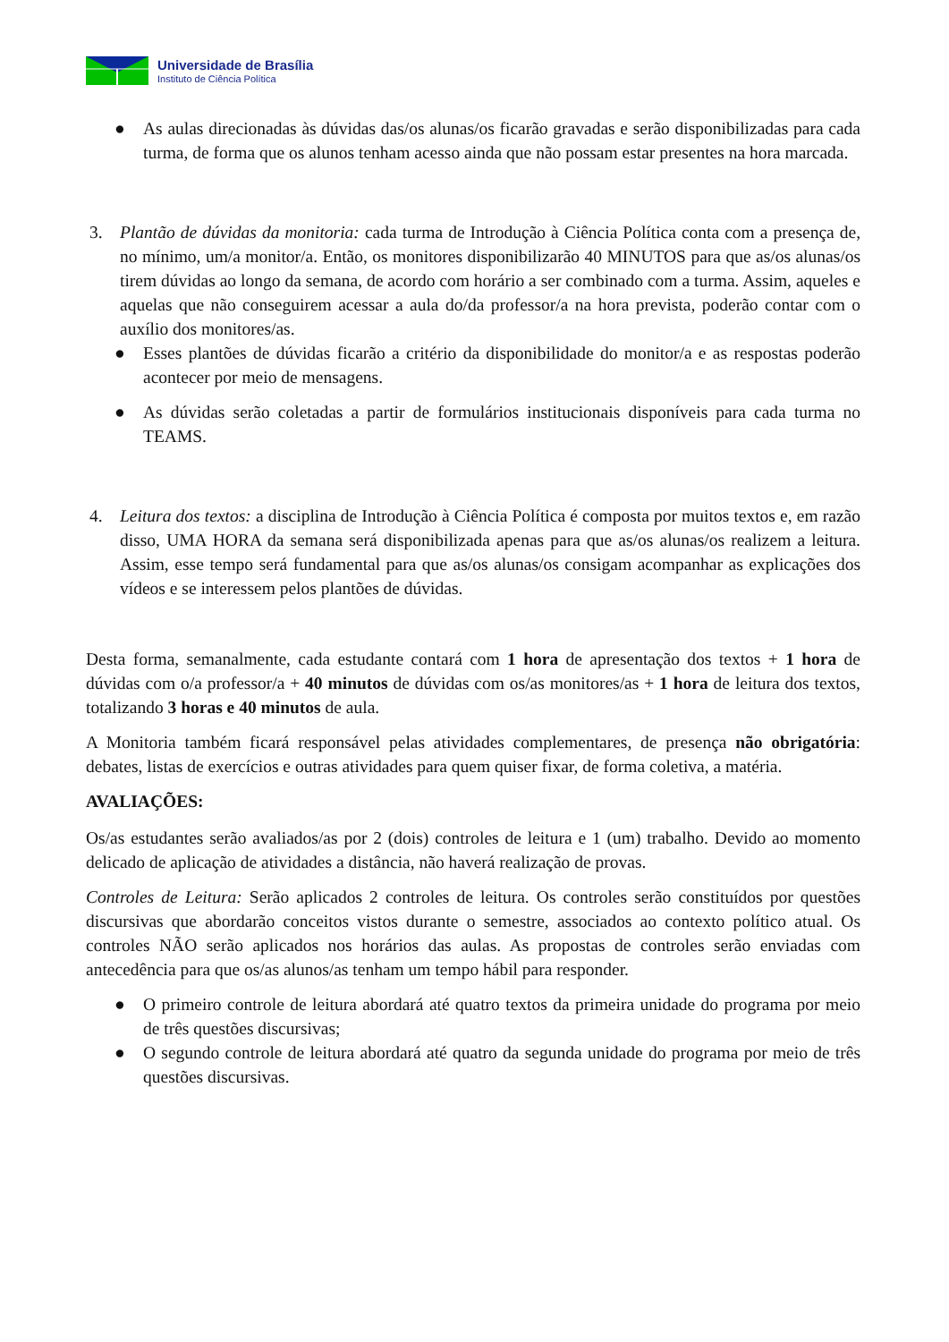Universidade de Brasília
Instituto de Ciência Política
● As aulas direcionadas às dúvidas das/os alunas/os ficarão gravadas e serão disponibilizadas para cada turma, de forma que os alunos tenham acesso ainda que não possam estar presentes na hora marcada.
3. Plantão de dúvidas da monitoria: cada turma de Introdução à Ciência Política conta com a presença de, no mínimo, um/a monitor/a. Então, os monitores disponibilizarão 40 MINUTOS para que as/os alunas/os tirem dúvidas ao longo da semana, de acordo com horário a ser combinado com a turma. Assim, aqueles e aquelas que não conseguirem acessar a aula do/da professor/a na hora prevista, poderão contar com o auxílio dos monitores/as.
● Esses plantões de dúvidas ficarão a critério da disponibilidade do monitor/a e as respostas poderão acontecer por meio de mensagens.
● As dúvidas serão coletadas a partir de formulários institucionais disponíveis para cada turma no TEAMS.
4. Leitura dos textos: a disciplina de Introdução à Ciência Política é composta por muitos textos e, em razão disso, UMA HORA da semana será disponibilizada apenas para que as/os alunas/os realizem a leitura. Assim, esse tempo será fundamental para que as/os alunas/os consigam acompanhar as explicações dos vídeos e se interessem pelos plantões de dúvidas.
Desta forma, semanalmente, cada estudante contará com 1 hora de apresentação dos textos + 1 hora de dúvidas com o/a professor/a + 40 minutos de dúvidas com os/as monitores/as + 1 hora de leitura dos textos, totalizando 3 horas e 40 minutos de aula.
A Monitoria também ficará responsável pelas atividades complementares, de presença não obrigatória: debates, listas de exercícios e outras atividades para quem quiser fixar, de forma coletiva, a matéria.
AVALIAÇÕES:
Os/as estudantes serão avaliados/as por 2 (dois) controles de leitura e 1 (um) trabalho. Devido ao momento delicado de aplicação de atividades a distância, não haverá realização de provas.
Controles de Leitura: Serão aplicados 2 controles de leitura. Os controles serão constituídos por questões discursivas que abordarão conceitos vistos durante o semestre, associados ao contexto político atual. Os controles NÃO serão aplicados nos horários das aulas. As propostas de controles serão enviadas com antecedência para que os/as alunos/as tenham um tempo hábil para responder.
● O primeiro controle de leitura abordará até quatro textos da primeira unidade do programa por meio de três questões discursivas;
● O segundo controle de leitura abordará até quatro da segunda unidade do programa por meio de três questões discursivas.